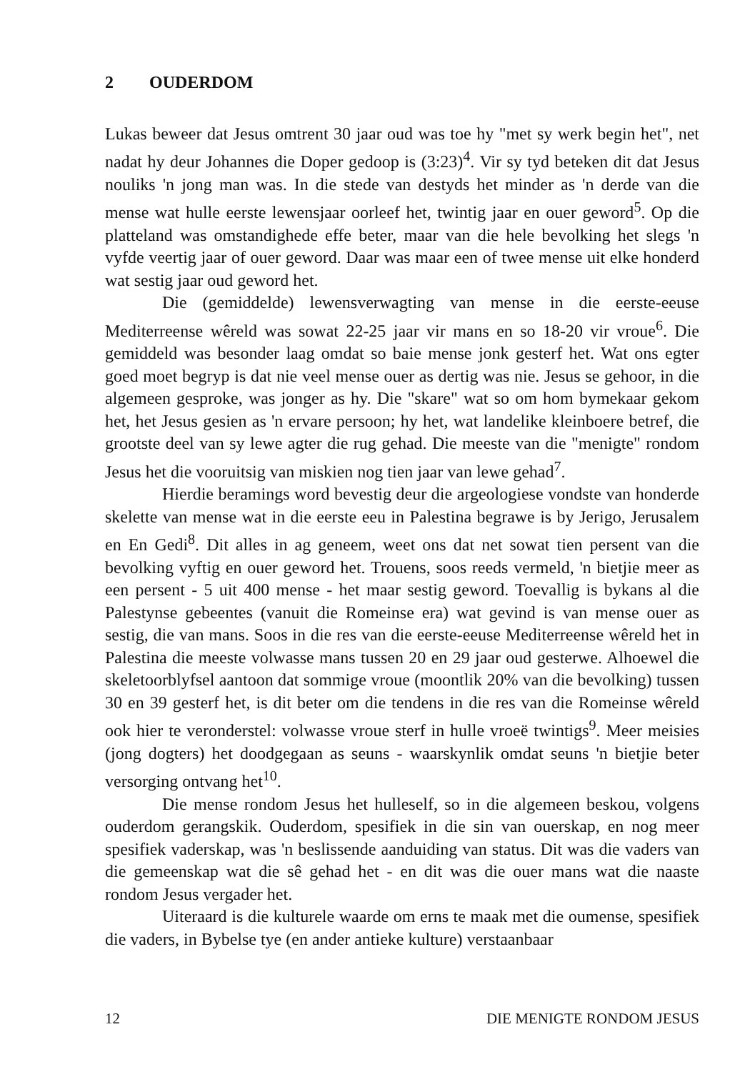2 OUDERDOM
Lukas beweer dat Jesus omtrent 30 jaar oud was toe hy "met sy werk begin het", net nadat hy deur Johannes die Doper gedoop is (3:23)<sup>4</sup>. Vir sy tyd beteken dit dat Jesus nouliks 'n jong man was. In die stede van destyds het minder as 'n derde van die mense wat hulle eerste lewensjaar oorleef het, twintig jaar en ouer geword<sup>5</sup>. Op die platteland was omstandighede effe beter, maar van die hele bevolking het slegs 'n vyfde veertig jaar of ouer geword. Daar was maar een of twee mense uit elke honderd wat sestig jaar oud geword het.
Die (gemiddelde) lewensverwagting van mense in die eerste-eeuse Mediterreense wêreld was sowat 22-25 jaar vir mans en so 18-20 vir vroue<sup>6</sup>. Die gemiddeld was besonder laag omdat so baie mense jonk gesterf het. Wat ons egter goed moet begryp is dat nie veel mense ouer as dertig was nie. Jesus se gehoor, in die algemeen gesproke, was jonger as hy. Die "skare" wat so om hom bymekaar gekom het, het Jesus gesien as 'n ervare persoon; hy het, wat landelike kleinboere betref, die grootste deel van sy lewe agter die rug gehad. Die meeste van die "menigte" rondom Jesus het die vooruitsig van miskien nog tien jaar van lewe gehad<sup>7</sup>.
Hierdie beramings word bevestig deur die argeologiese vondste van honderde skelette van mense wat in die eerste eeu in Palestina begrawe is by Jerigo, Jerusalem en En Gedi<sup>8</sup>. Dit alles in ag geneem, weet ons dat net sowat tien persent van die bevolking vyftig en ouer geword het. Trouens, soos reeds vermeld, 'n bietjie meer as een persent - 5 uit 400 mense - het maar sestig geword. Toevallig is bykans al die Palestynse gebeentes (vanuit die Romeinse era) wat gevind is van mense ouer as sestig, die van mans. Soos in die res van die eerste-eeuse Mediterreense wêreld het in Palestina die meeste volwasse mans tussen 20 en 29 jaar oud gesterwe. Alhoewel die skeletoorblyfsel aantoon dat sommige vroue (moontlik 20% van die bevolking) tussen 30 en 39 gesterf het, is dit beter om die tendens in die res van die Romeinse wêreld ook hier te veronderstel: volwasse vroue sterf in hulle vroeë twintigs<sup>9</sup>. Meer meisies (jong dogters) het doodgegaan as seuns - waarskynlik omdat seuns 'n bietjie beter versorging ontvang het<sup>10</sup>.
Die mense rondom Jesus het hulleself, so in die algemeen beskou, volgens ouderdom gerangskik. Ouderdom, spesifiek in die sin van ouerskap, en nog meer spesifiek vaderskap, was 'n beslissende aanduiding van status. Dit was die vaders van die gemeenskap wat die sê gehad het - en dit was die ouer mans wat die naaste rondom Jesus vergader het.
Uiteraard is die kulturele waarde om erns te maak met die oumense, spesifiek die vaders, in Bybelse tye (en ander antieke kulture) verstaanbaar
12 DIE MENIGTE RONDOM JESUS